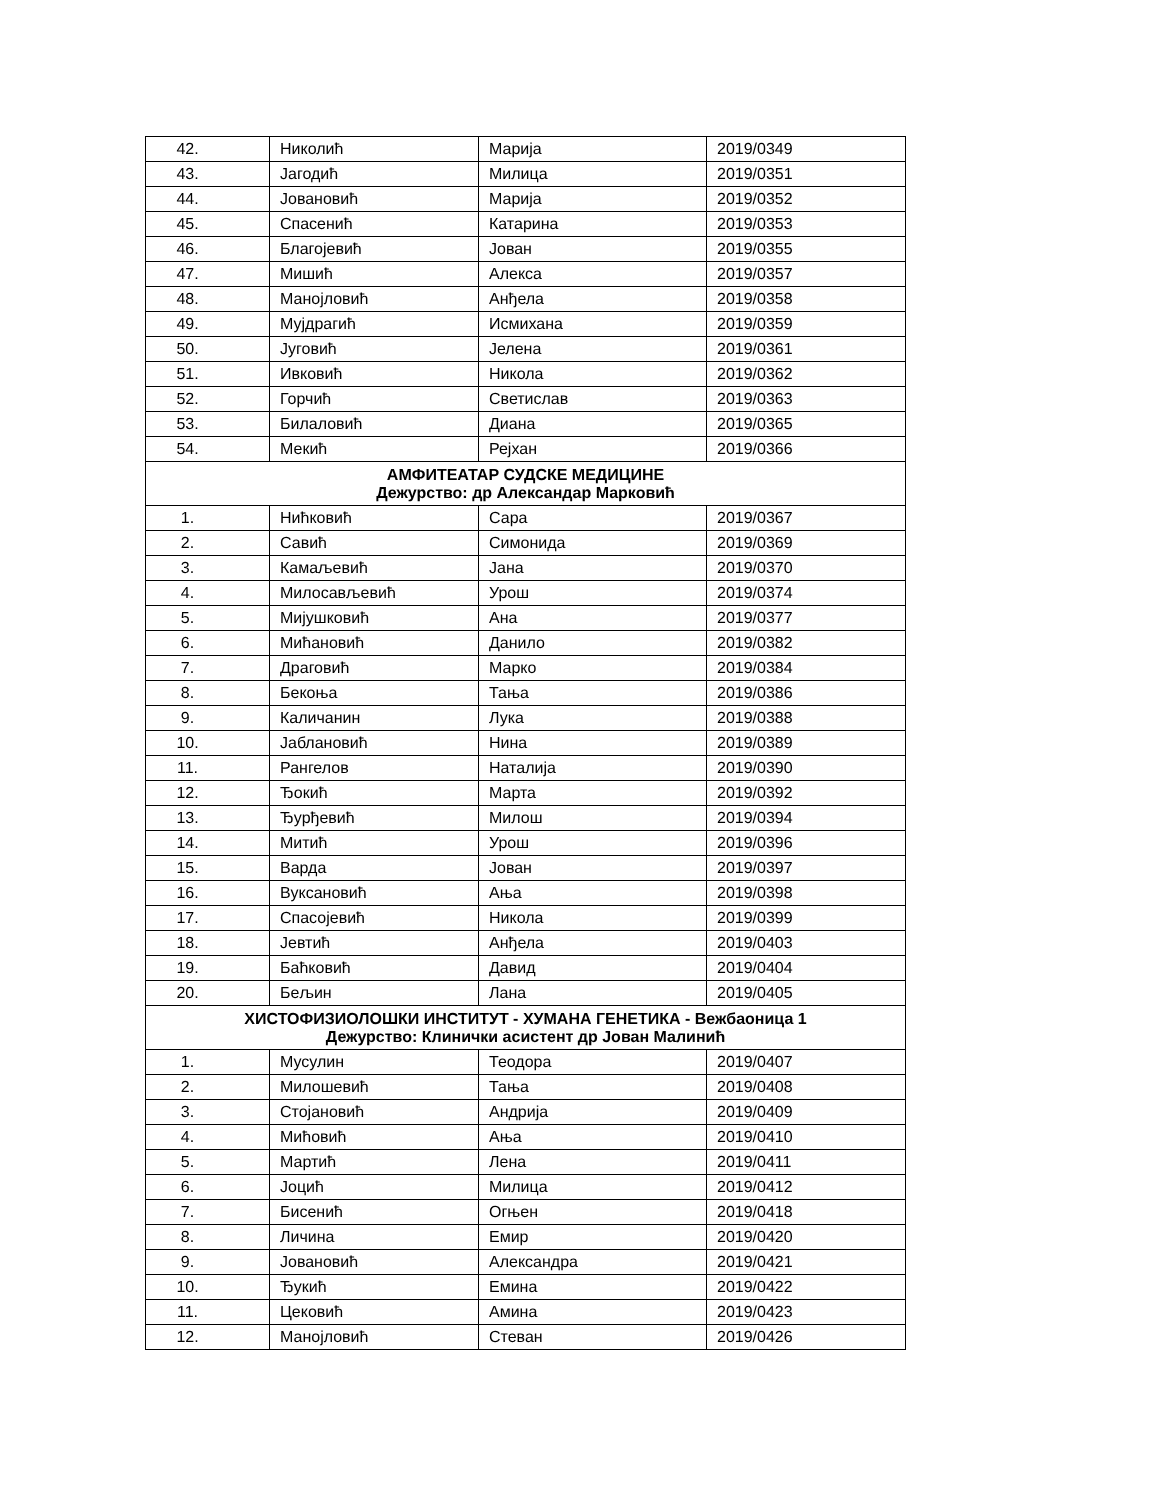| 42. | Николић | Марија | 2019/0349 |
| 43. | Јагодић | Милица | 2019/0351 |
| 44. | Јовановић | Марија | 2019/0352 |
| 45. | Спасенић | Катарина | 2019/0353 |
| 46. | Благојевић | Јован | 2019/0355 |
| 47. | Мишић | Алекса | 2019/0357 |
| 48. | Манојловић | Анђела | 2019/0358 |
| 49. | Мујдрагић | Исмихана | 2019/0359 |
| 50. | Југовић | Јелена | 2019/0361 |
| 51. | Ивковић | Никола | 2019/0362 |
| 52. | Горчић | Светислав | 2019/0363 |
| 53. | Билаловић | Диана | 2019/0365 |
| 54. | Мекић | Рејхан | 2019/0366 |
| АМФИТЕАТАР СУДСКЕ МЕДИЦИНЕ Дежурство: др Александар Марковић | | | |
| 1. | Нићковић | Сара | 2019/0367 |
| 2. | Савић | Симонида | 2019/0369 |
| 3. | Камаљевић | Јана | 2019/0370 |
| 4. | Милосављевић | Урош | 2019/0374 |
| 5. | Мијушковић | Ана | 2019/0377 |
| 6. | Мићановић | Данило | 2019/0382 |
| 7. | Драговић | Марко | 2019/0384 |
| 8. | Бекоња | Тања | 2019/0386 |
| 9. | Каличанин | Лука | 2019/0388 |
| 10. | Јаблановић | Нина | 2019/0389 |
| 11. | Рангелов | Наталија | 2019/0390 |
| 12. | Ђокић | Марта | 2019/0392 |
| 13. | Ђурђевић | Милош | 2019/0394 |
| 14. | Митић | Урош | 2019/0396 |
| 15. | Варда | Јован | 2019/0397 |
| 16. | Вуксановић | Ања | 2019/0398 |
| 17. | Спасојевић | Никола | 2019/0399 |
| 18. | Јевтић | Анђела | 2019/0403 |
| 19. | Баћковић | Давид | 2019/0404 |
| 20. | Бељин | Лана | 2019/0405 |
| ХИСТОФИЗИОЛОШКИ ИНСТИТУТ - ХУМАНА ГЕНЕТИКА - Вежбаоница 1 Дежурство: Клинички асистент др Јован Малинић | | | |
| 1. | Мусулин | Теодора | 2019/0407 |
| 2. | Милошевић | Тања | 2019/0408 |
| 3. | Стојановић | Андрија | 2019/0409 |
| 4. | Мићовић | Ања | 2019/0410 |
| 5. | Мартић | Лена | 2019/0411 |
| 6. | Јоцић | Милица | 2019/0412 |
| 7. | Бисенић | Огњен | 2019/0418 |
| 8. | Личина | Емир | 2019/0420 |
| 9. | Јовановић | Александра | 2019/0421 |
| 10. | Ђукић | Емина | 2019/0422 |
| 11. | Цековић | Амина | 2019/0423 |
| 12. | Манојловић | Стеван | 2019/0426 |